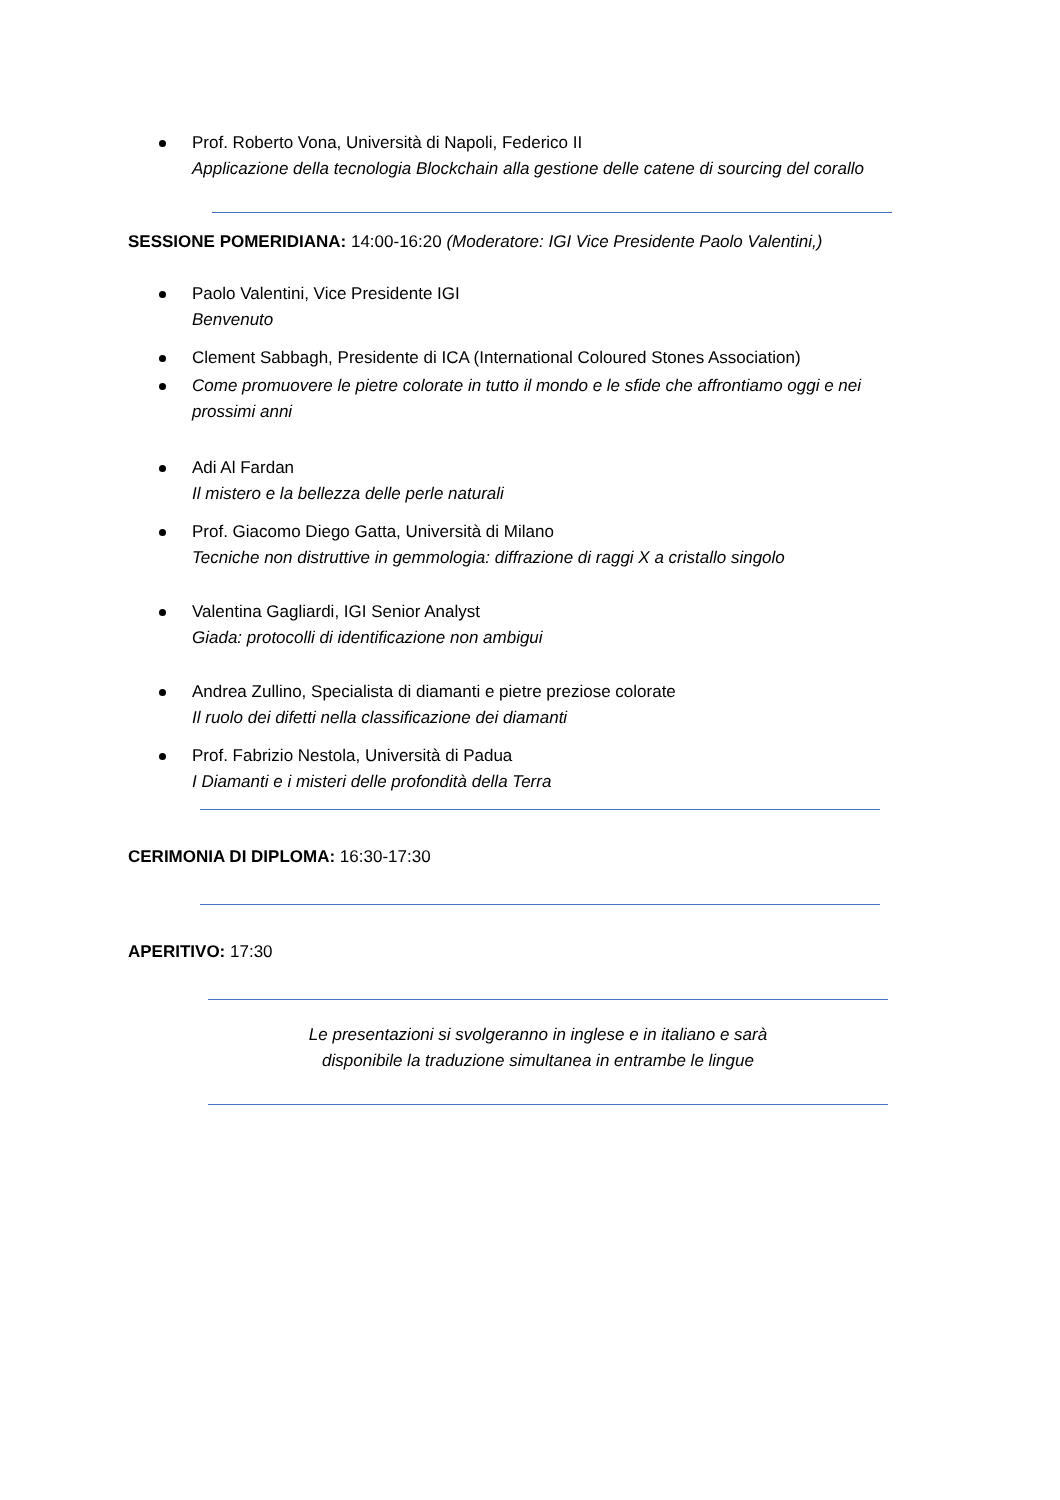Prof. Roberto Vona, Università di Napoli, Federico II
Applicazione della tecnologia Blockchain alla gestione delle catene di sourcing del corallo
SESSIONE POMERIDIANA: 14:00-16:20 (Moderatore: IGI Vice Presidente Paolo Valentini,)
Paolo Valentini, Vice Presidente IGI
Benvenuto
Clement Sabbagh, Presidente di ICA (International Coloured Stones Association)
Come promuovere le pietre colorate in tutto il mondo e le sfide che affrontiamo oggi e nei prossimi anni
Adi Al Fardan
Il mistero e la bellezza delle perle naturali
Prof. Giacomo Diego Gatta, Università di Milano
Tecniche non distruttive in gemmologia: diffrazione di raggi X a cristallo singolo
Valentina Gagliardi, IGI Senior Analyst
Giada: protocolli di identificazione non ambigui
Andrea Zullino, Specialista di diamanti e pietre preziose colorate
Il ruolo dei difetti nella classificazione dei diamanti
Prof. Fabrizio Nestola, Università di Padua
I Diamanti e i misteri delle profondità della Terra
CERIMONIA DI DIPLOMA: 16:30-17:30
APERITIVO: 17:30
Le presentazioni si svolgeranno in inglese e in italiano e sarà disponibile la traduzione simultanea in entrambe le lingue